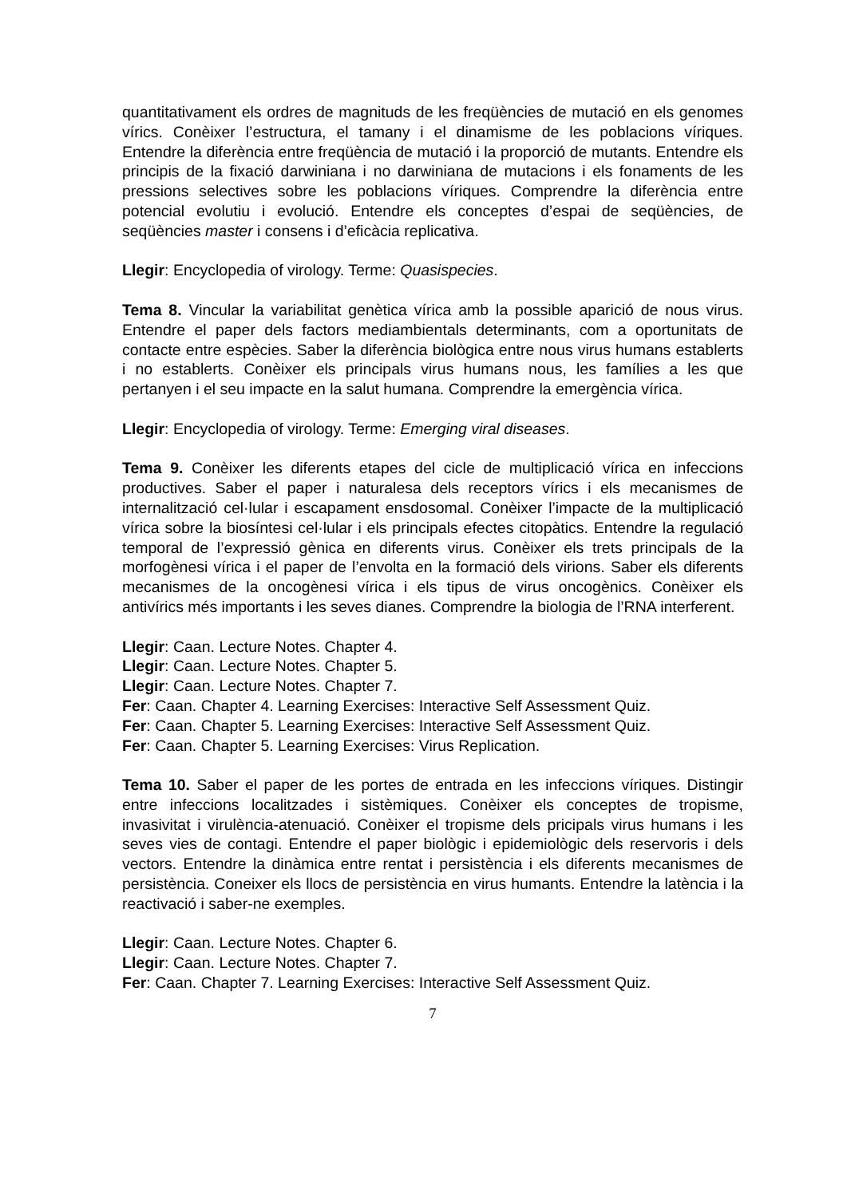quantitativament els ordres de magnituds de les freqüències de mutació en els genomes vírics. Conèixer l’estructura, el tamany i el dinamisme de les poblacions víriques. Entendre la diferència entre freqüència de mutació i la proporció de mutants. Entendre els principis de la fixació darwiniana i no darwiniana de mutacions i els fonaments de les pressions selectives sobre les poblacions víriques. Comprendre la diferència entre potencial evolutiu i evolució. Entendre els conceptes d’espai de seqüències, de seqüències master i consens i d’eficàcia replicativa.
Llegir: Encyclopedia of virology. Terme: Quasispecies.
Tema 8. Vincular la variabilitat genètica vírica amb la possible aparició de nous virus. Entendre el paper dels factors mediambientals determinants, com a oportunitats de contacte entre espècies. Saber la diferència biològica entre nous virus humans establerts i no establerts. Conèixer els principals virus humans nous, les famílies a les que pertanyen i el seu impacte en la salut humana. Comprendre la emergència vírica.
Llegir: Encyclopedia of virology. Terme: Emerging viral diseases.
Tema 9. Conèixer les diferents etapes del cicle de multiplicació vírica en infeccions productives. Saber el paper i naturalesa dels receptors vírics i els mecanismes de internalització cel·lular i escapament ensdosomal. Conèixer l’impacte de la multiplicació vírica sobre la biosíntesi cel·lular i els principals efectes citopàtics. Entendre la regulació temporal de l’expressió gènica en diferents virus. Conèixer els trets principals de la morfogènesi vírica i el paper de l’envolta en la formació dels virions. Saber els diferents mecanismes de la oncogènesi vírica i els tipus de virus oncogènics. Conèixer els antivírics més importants i les seves dianes. Comprendre la biologia de l’RNA interferent.
Llegir: Caan. Lecture Notes. Chapter 4.
Llegir: Caan. Lecture Notes. Chapter 5.
Llegir: Caan. Lecture Notes. Chapter 7.
Fer: Caan. Chapter 4. Learning Exercises: Interactive Self Assessment Quiz.
Fer: Caan. Chapter 5. Learning Exercises: Interactive Self Assessment Quiz.
Fer: Caan. Chapter 5. Learning Exercises: Virus Replication.
Tema 10. Saber el paper de les portes de entrada en les infeccions víriques. Distingir entre infeccions localitzades i sistèmiques. Conèixer els conceptes de tropisme, invasivitat i virulència-atenuació. Conèixer el tropisme dels pricipals virus humans i les seves vies de contagi. Entendre el paper biològic i epidemiològic dels reservoris i dels vectors. Entendre la dinàmica entre rentat i persistència i els diferents mecanismes de persistència. Coneixer els llocs de persistència en virus humants. Entendre la latència i la reactivació i saber-ne exemples.
Llegir: Caan. Lecture Notes. Chapter 6.
Llegir: Caan. Lecture Notes. Chapter 7.
Fer: Caan. Chapter 7. Learning Exercises: Interactive Self Assessment Quiz.
7